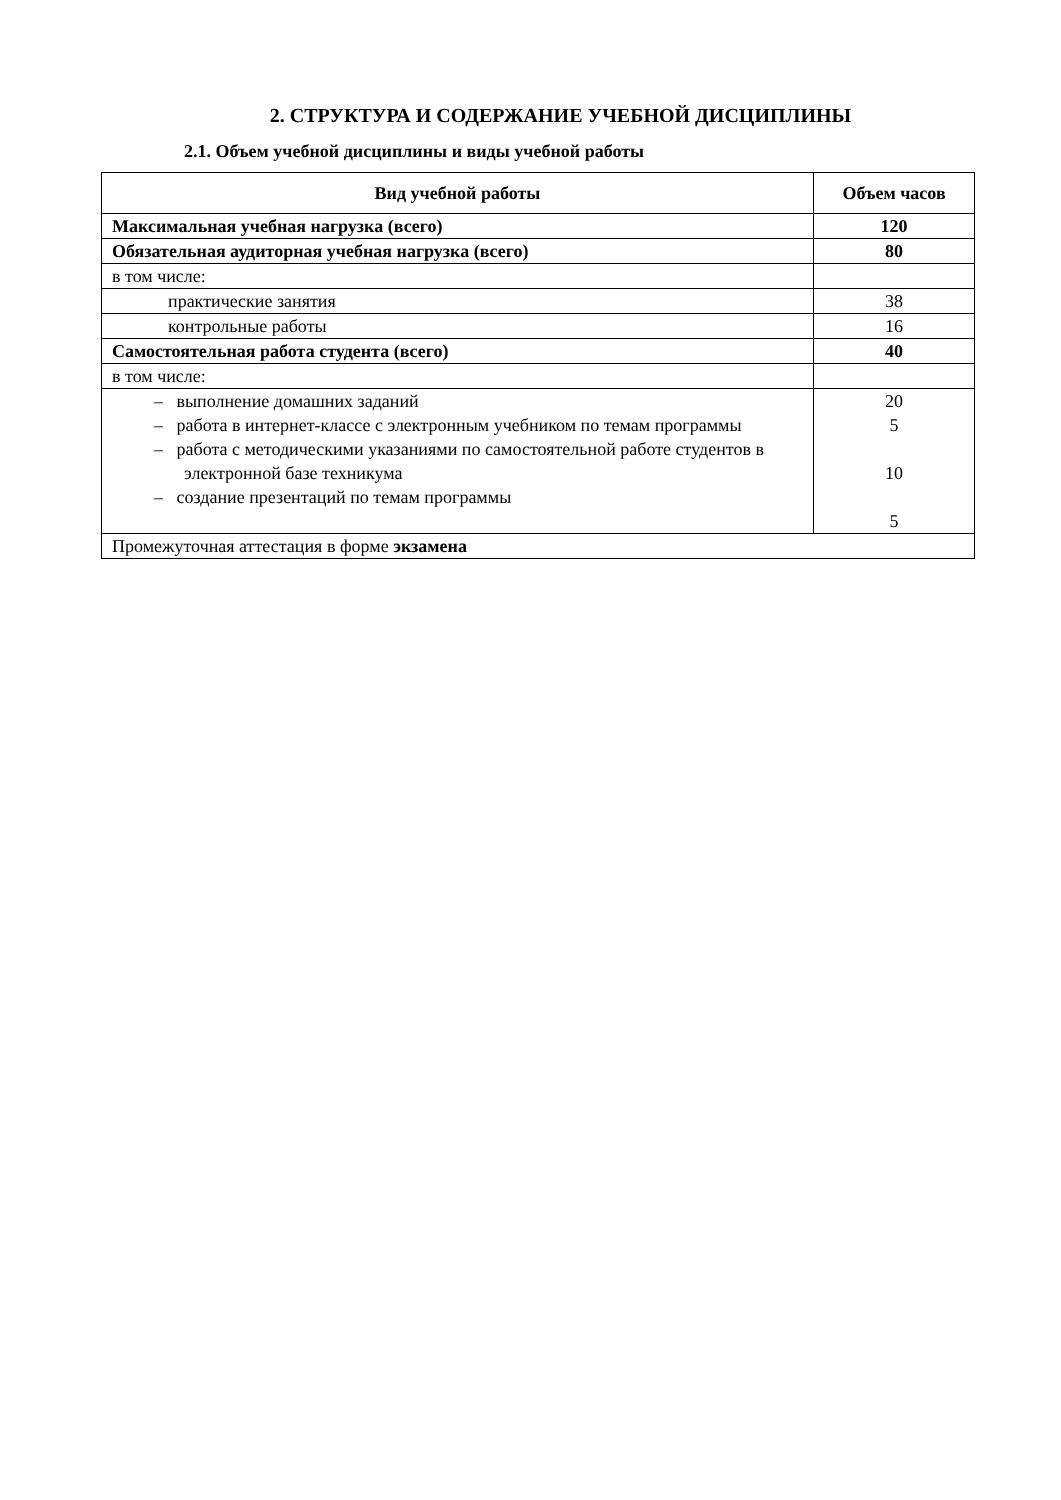2. СТРУКТУРА И СОДЕРЖАНИЕ УЧЕБНОЙ ДИСЦИПЛИНЫ
2.1. Объем учебной дисциплины и виды учебной работы
| Вид учебной работы | Объем часов |
| --- | --- |
| Максимальная учебная нагрузка (всего) | 120 |
| Обязательная аудиторная учебная нагрузка (всего) | 80 |
| в том числе: | |
| практические занятия | 38 |
| контрольные работы | 16 |
| Самостоятельная работа студента (всего) | 40 |
| в том числе: | |
| – выполнение домашних заданий – работа в интернет-классе с электронным учебником по темам программы – работа с методическими указаниями по самостоятельной работе студентов в электронной базе техникума – создание презентаций по темам программы | 20 5 10 5 |
| Промежуточная аттестация в форме экзамена | |